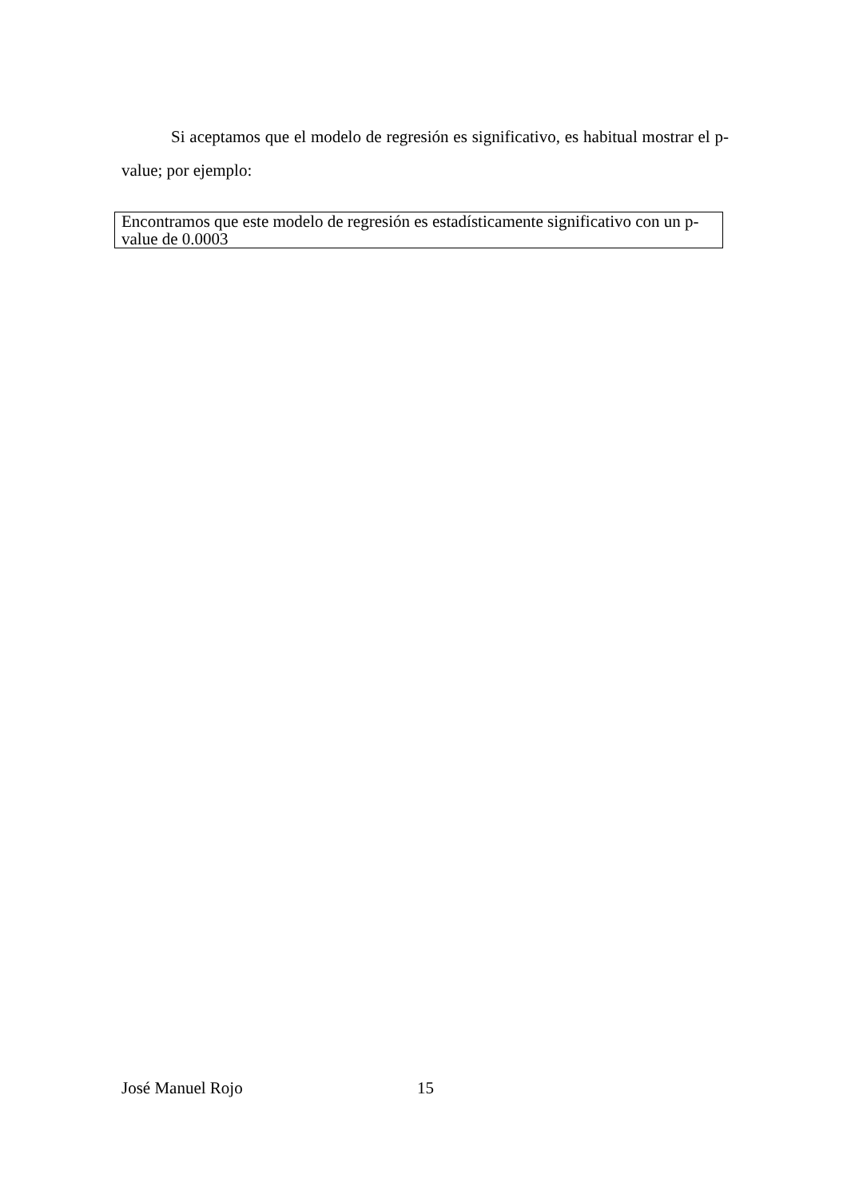Si aceptamos que el modelo de regresión es significativo, es habitual mostrar el p-value; por ejemplo:
Encontramos que este modelo de regresión es estadísticamente significativo con un p-value de 0.0003
José Manuel Rojo 15